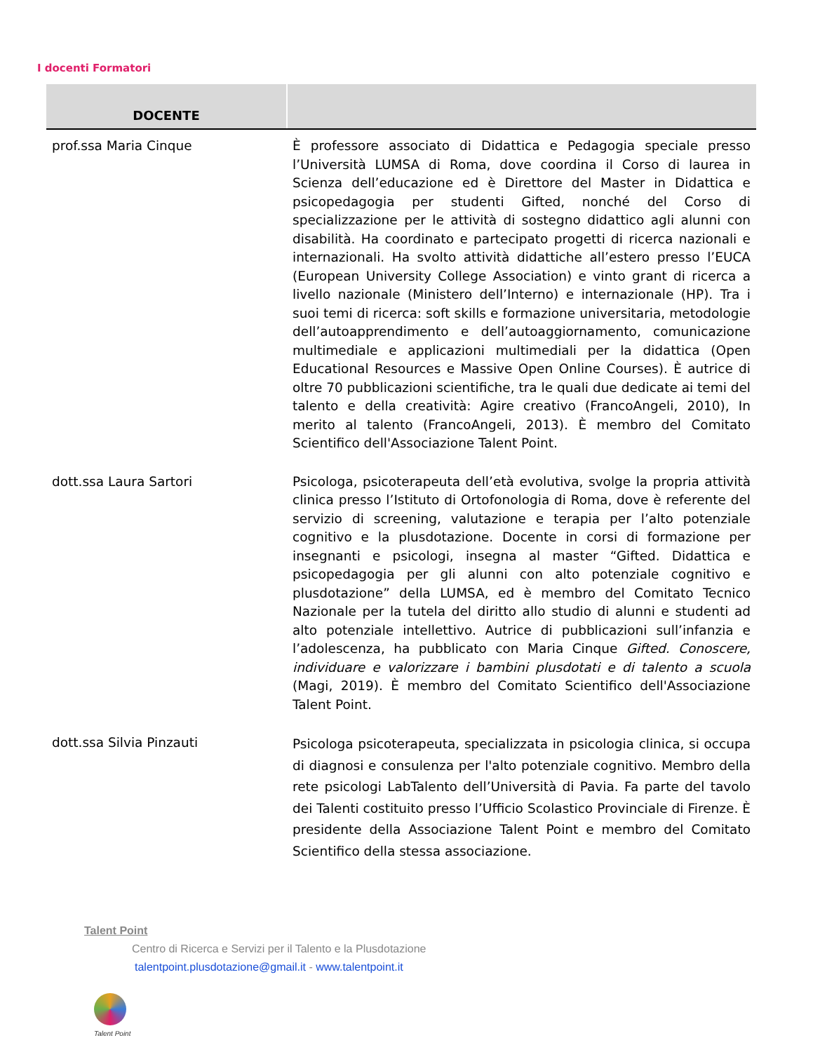I docenti Formatori
| DOCENTE | |
| --- | --- |
| prof.ssa Maria Cinque | È professore associato di Didattica e Pedagogia speciale presso l’Università LUMSA di Roma, dove coordina il Corso di laurea in Scienza dell’educazione ed è Direttore del Master in Didattica e psicopedagogia per studenti Gifted, nonché del Corso di specializzazione per le attività di sostegno didattico agli alunni con disabilità. Ha coordinato e partecipato progetti di ricerca nazionali e internazionali. Ha svolto attività didattiche all’estero presso l’EUCA (European University College Association) e vinto grant di ricerca a livello nazionale (Ministero dell’Interno) e internazionale (HP). Tra i suoi temi di ricerca: soft skills e formazione universitaria, metodologie dell’autoapprendimento e dell’autoaggiornamento, comunicazione multimediale e applicazioni multimediali per la didattica (Open Educational Resources e Massive Open Online Courses). È autrice di oltre 70 pubblicazioni scientifiche, tra le quali due dedicate ai temi del talento e della creatività: Agire creativo (FrancoAngeli, 2010), In merito al talento (FrancoAngeli, 2013). È membro del Comitato Scientifico dell'Associazione Talent Point. |
| dott.ssa Laura Sartori | Psicologa, psicoterapeuta dell’età evolutiva, svolge la propria attività clinica presso l’Istituto di Ortofonologia di Roma, dove è referente del servizio di screening, valutazione e terapia per l’alto potenziale cognitivo e la plusdotazione. Docente in corsi di formazione per insegnanti e psicologi, insegna al master “Gifted. Didattica e psicopedagogia per gli alunni con alto potenziale cognitivo e plusdotazione” della LUMSA, ed è membro del Comitato Tecnico Nazionale per la tutela del diritto allo studio di alunni e studenti ad alto potenziale intellettivo. Autrice di pubblicazioni sull’infanzia e l’adolescenza, ha pubblicato con Maria Cinque Gifted. Conoscere, individuare e valorizzare i bambini plusdotati e di talento a scuola (Magi, 2019). È membro del Comitato Scientifico dell'Associazione Talent Point. |
| dott.ssa Silvia Pinzauti | Psicologa psicoterapeuta, specializzata in psicologia clinica, si occupa di diagnosi e consulenza per l'alto potenziale cognitivo. Membro della rete psicologi LabTalento dell’Università di Pavia. Fa parte del tavolo dei Talenti costituito presso l’Ufficio Scolastico Provinciale di Firenze. È presidente della Associazione Talent Point e membro del Comitato Scientifico della stessa associazione. |
Talent Point
Centro di Ricerca e Servizi per il Talento e la Plusdotazione
talentpoint.plusdotazione@gmail.it - www.talentpoint.it
Talent Point